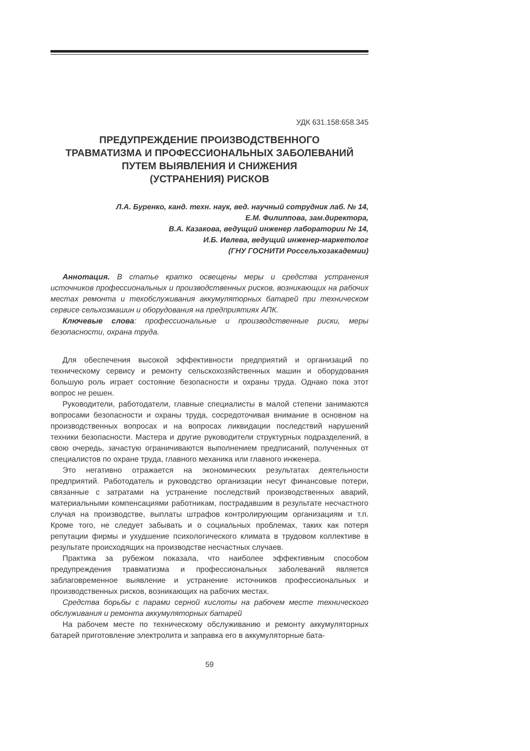УДК 631.158:658.345
ПРЕДУПРЕЖДЕНИЕ ПРОИЗВОДСТВЕННОГО
ТРАВМАТИЗМА И ПРОФЕССИОНАЛЬНЫХ ЗАБОЛЕВАНИЙ
ПУТЕМ ВЫЯВЛЕНИЯ И СНИЖЕНИЯ
(УСТРАНЕНИЯ) РИСКОВ
Л.А. Буренко, канд. техн. наук, вед. научный сотрудник лаб. № 14,
Е.М. Филиппова, зам.директора,
В.А. Казакова, ведущий инженер лаборатории № 14,
И.Б. Ивлева, ведущий инженер-маркетолог
(ГНУ ГОСНИТИ Россельхозакадемии)
Аннотация. В статье кратко освещены меры и средства устранения источников профессиональных и производственных рисков, возникающих на рабочих местах ремонта и техобслуживания аккумуляторных батарей при техническом сервисе сельхозмашин и оборудования на предприятиях АПК.
Ключевые слова: профессиональные и производственные риски, меры безопасности, охрана труда.
Для обеспечения высокой эффективности предприятий и организаций по техническому сервису и ремонту сельскохозяйственных машин и оборудования большую роль играет состояние безопасности и охраны труда. Однако пока этот вопрос не решен.
Руководители, работодатели, главные специалисты в малой степени занимаются вопросами безопасности и охраны труда, сосредоточивая внимание в основном на производственных вопросах и на вопросах ликвидации последствий нарушений техники безопасности. Мастера и другие руководители структурных подразделений, в свою очередь, зачастую ограничиваются выполнением предписаний, полученных от специалистов по охране труда, главного механика или главного инженера.
Это негативно отражается на экономических результатах деятельности предприятий. Работодатель и руководство организации несут финансовые потери, связанные с затратами на устранение последствий производственных аварий, материальными компенсациями работникам, пострадавшим в результате несчастного случая на производстве, выплаты штрафов контролирующим организациям и т.п. Кроме того, не следует забывать и о социальных проблемах, таких как потеря репутации фирмы и ухудшение психологического климата в трудовом коллективе в результате происходящих на производстве несчастных случаев.
Практика за рубежом показала, что наиболее эффективным способом предупреждения травматизма и профессиональных заболеваний является заблаговременное выявление и устранение источников профессиональных и производственных рисков, возникающих на рабочих местах.
Средства борьбы с парами серной кислоты на рабочем месте технического обслуживания и ремонта аккумуляторных батарей
На рабочем месте по техническому обслуживанию и ремонту аккумуляторных батарей приготовление электролита и заправка его в аккумуляторные бата-
59